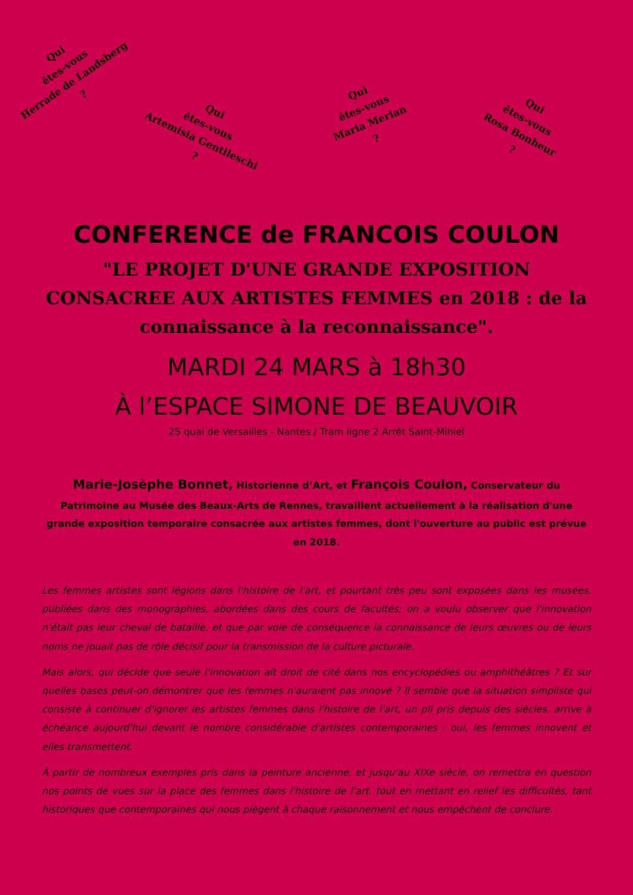Qui
êtes-vous
Herrade de Landsberg
?
Qui
êtes-vous
Artemisia Gentileschi
?
Qui
êtes-vous
Maria Merian
?
Qui
êtes-vous
Rosa Bonheur
?
CONFERENCE de FRANCOIS COULON
"LE PROJET D'UNE GRANDE EXPOSITION CONSACREE AUX ARTISTES FEMMES en 2018 : de la connaissance à la reconnaissance".
MARDI 24 MARS à 18h30
À l’ESPACE SIMONE DE BEAUVOIR
25 quai de Versailles - Nantes / Tram ligne 2 Arrêt Saint-Mihiel
Marie-Josèphe Bonnet, Historienne d’Art, et François Coulon, Conservateur du Patrimoine au Musée des Beaux-Arts de Rennes, travaillent actuellement à la réalisation d'une grande exposition temporaire consacrée aux artistes femmes, dont l'ouverture au public est prévue en 2018.
Les femmes artistes sont légions dans l'histoire de l'art, et pourtant très peu sont exposées dans les musées, publiées dans des monographies, abordées dans des cours de facultés; on a voulu observer que l'innovation n'était pas leur cheval de bataille, et que par voie de conséquence la connaissance de leurs œuvres ou de leurs noms ne jouait pas de rôle décisif pour la transmission de la culture picturale.
Mais alors, qui décide que seule l'innovation ait droit de cité dans nos encyclopédies ou amphithéâtres ? Et sur quelles bases peut-on démontrer que les femmes n'auraient pas innové ? Il semble que la situation simpliste qui consiste à continuer d'ignorer les artistes femmes dans l'histoire de l'art, un pli pris depuis des siècles, arrive à échéance aujourd'hui devant le nombre considérable d'artistes contemporaines : oui, les femmes innovent et elles transmettent.
À partir de nombreux exemples pris dans la peinture ancienne, et jusqu'au XIXe siècle, on remettra en question nos points de vues sur la place des femmes dans l'histoire de l'art, tout en mettant en relief les difficultés, tant historiques que contemporaines qui nous piègent à chaque raisonnement et nous empêchent de conclure.